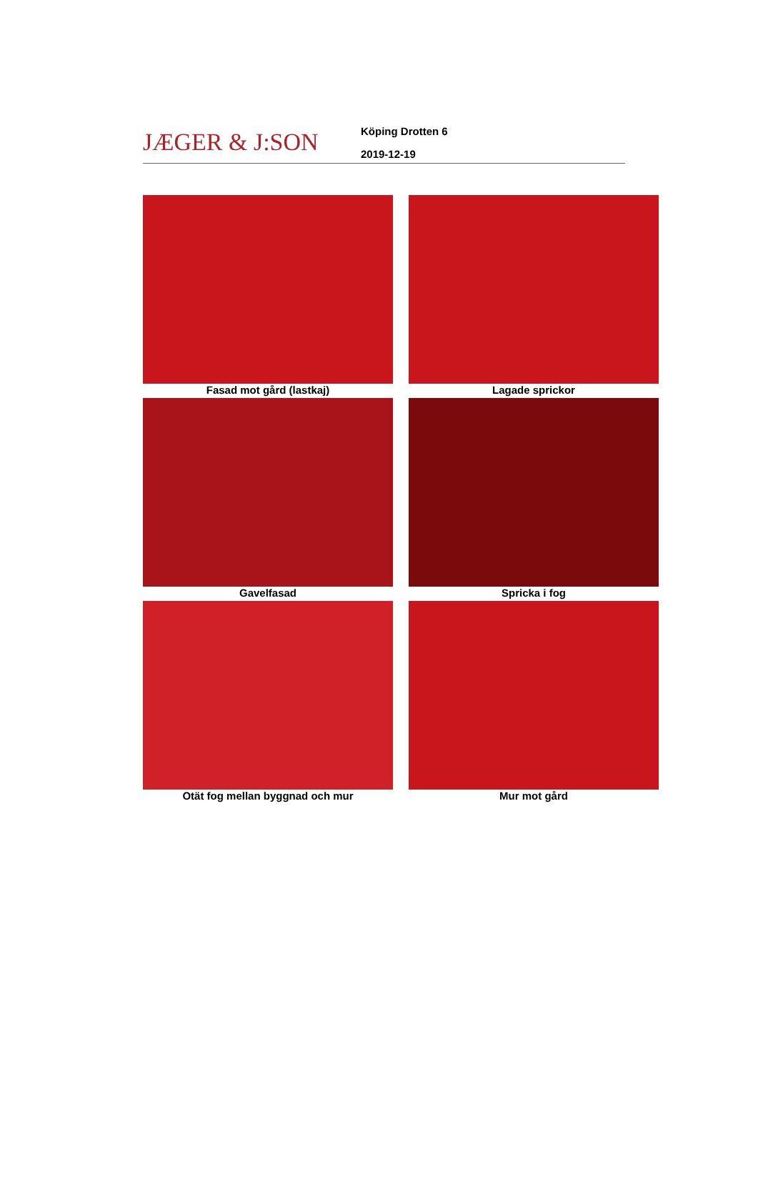JÆGER & J:SON
Köping Drotten 6
2019-12-19
Fasad mot gård (lastkaj)
Lagade sprickor
Gavelfasad
Spricka i fog
Otät fog mellan byggnad och mur
Mur mot gård